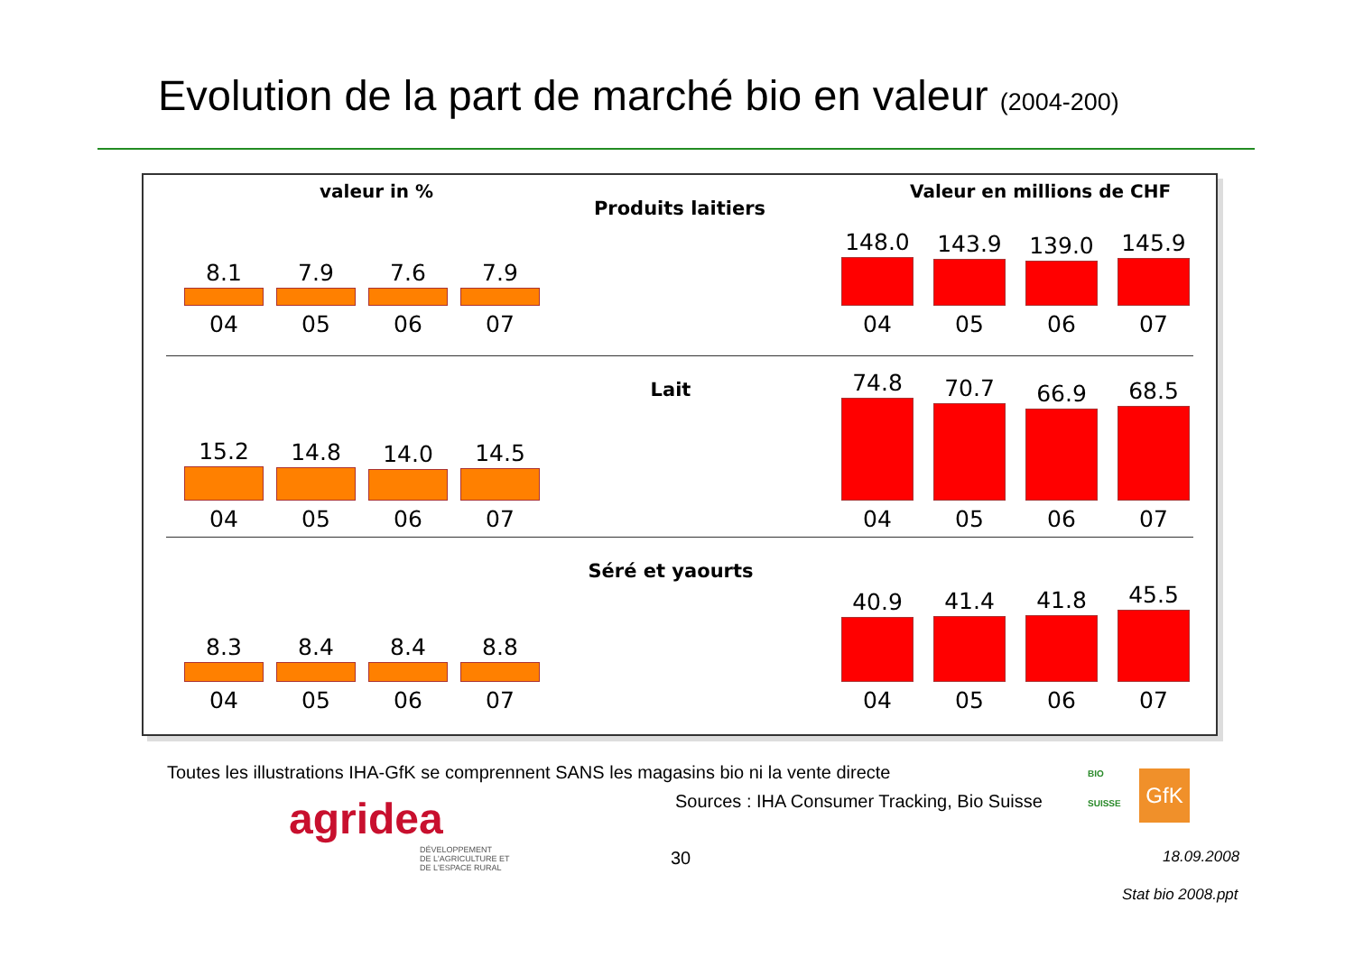Evolution de la part de marché bio en valeur (2004-200)
valeur in %
8.1
04
7.9
05
7.6
06
7.9
07
Produits laitiers
Valeur en millions de CHF
148.0
04
143.9
05
139.0
06
145.9
07
15.2
04
14.8
05
14.0
06
14.5
07
Lait
74.8
04
70.7
05
66.9
06
68.5
07
8.3
04
8.4
05
8.4
06
8.8
07
Séré et yaourts
40.9
04
41.4
05
41.8
06
45.5
07
Toutes les illustrations IHA-GfK se comprennent SANS les magasins bio ni la vente directe
Sources : IHA Consumer Tracking, Bio Suisse
agridea
DÉVELOPPEMENT
DE L'AGRICULTURE ET
DE L'ESPACE RURAL
BIO
SUISSE
GfK
30 18.09.2008
Stat bio 2008.ppt